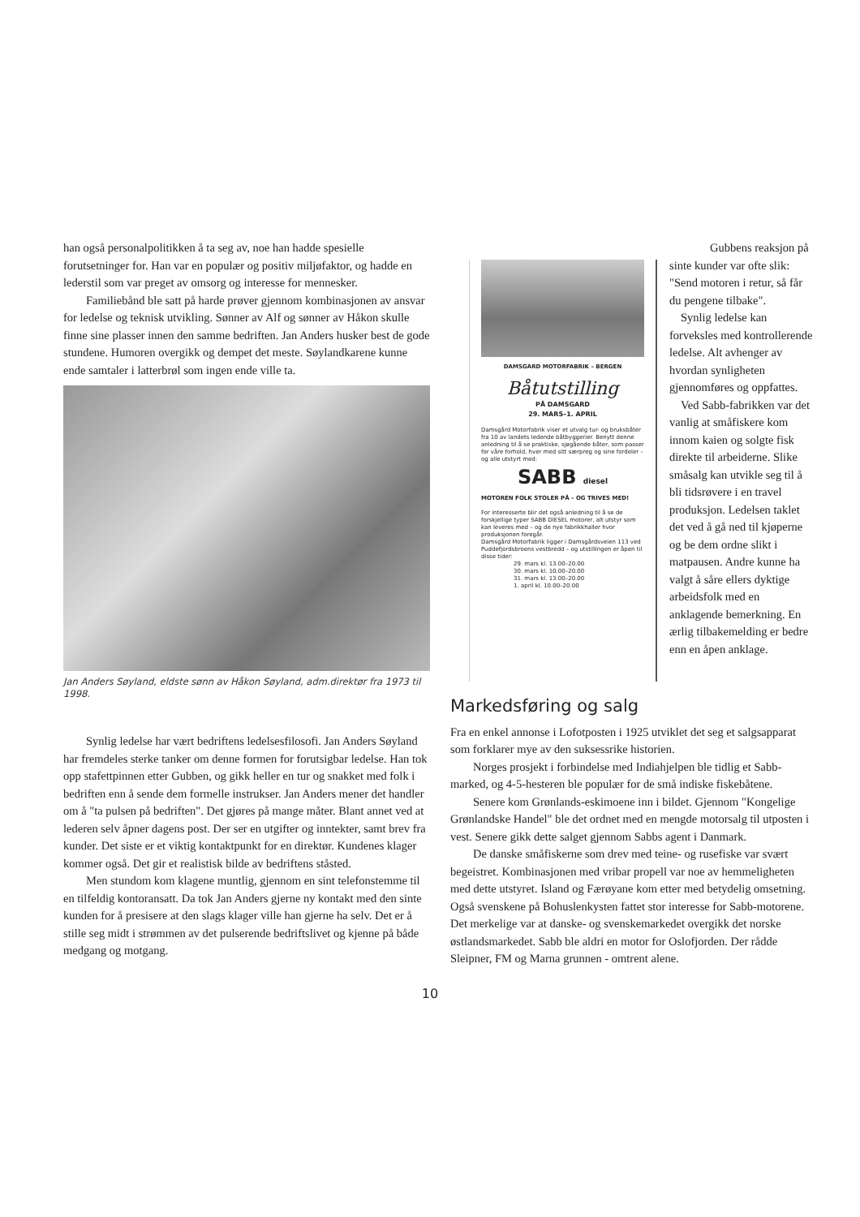han også personalpolitikken å ta seg av, noe han hadde spesielle forutsetninger for. Han var en populær og positiv miljøfaktor, og hadde en lederstil som var preget av omsorg og interesse for mennesker.
Familiebånd ble satt på harde prøver gjennom kombinasjonen av ansvar for ledelse og teknisk utvikling. Sønner av Alf og sønner av Håkon skulle finne sine plasser innen den samme bedriften. Jan Anders husker best de gode stundene. Humoren overgikk og dempet det meste. Søylandkarene kunne ende samtaler i latterbrøl som ingen ende ville ta.
Jan Anders Søyland, eldste sønn av Håkon Søyland, adm.direktør fra 1973 til 1998.
Synlig ledelse har vært bedriftens ledelsesfilosofi. Jan Anders Søyland har fremdeles sterke tanker om denne formen for forutsigbar ledelse. Han tok opp stafettpinnen etter Gubben, og gikk heller en tur og snakket med folk i bedriften enn å sende dem formelle instrukser. Jan Anders mener det handler om å "ta pulsen på bedriften". Det gjøres på mange måter. Blant annet ved at lederen selv åpner dagens post. Der ser en utgifter og inntekter, samt brev fra kunder. Det siste er et viktig kontaktpunkt for en direktør. Kundenes klager kommer også. Det gir et realistisk bilde av bedriftens ståsted.
Men stundom kom klagene muntlig, gjennom en sint telefonstemme til en tilfeldig kontoransatt. Da tok Jan Anders gjerne ny kontakt med den sinte kunden for å presisere at den slags klager ville han gjerne ha selv. Det er å stille seg midt i strømmen av det pulserende bedriftslivet og kjenne på både medgang og motgang.
DAMSGARD MOTORFABRIK – BERGEN
Båtutstilling
PÅ DAMSGARD
29. MARS–1. APRIL
Damsgård Motorfabrik viser et utvalg tur- og bruksbåter fra 10 av landets ledende båtbyggerier. Benytt denne anledning til å se praktiske, sjøgående båter, som passer for våre forhold, hver med sitt særpreg og sine fordeler – og alle utstyrt med:
SABB diesel
MOTOREN FOLK STOLER PÅ – OG TRIVES MED!
For interesserte blir det også anledning til å se de forskjellige typer SABB DIESEL motorer, alt utstyr som kan leveres med – og de nye fabrikkhaller hvor produksjonen foregår.
Damsgård Motorfabrik ligger i Damsgårdsveien 113 ved Puddefjordsbroens vestbredd – og utstillingen er åpen til disse tider:
29. mars kl. 13.00–20.00
30. mars kl. 10.00–20.00
31. mars kl. 13.00–20.00
1. april kl. 10.00–20.00
Gubbens reaksjon på sinte kunder var ofte slik: "Send motoren i retur, så får du pengene tilbake".
Synlig ledelse kan forveksles med kontrollerende ledelse. Alt avhenger av hvordan synligheten gjennomføres og oppfattes.
Ved Sabb-fabrikken var det vanlig at småfiskere kom innom kaien og solgte fisk direkte til arbeiderne. Slike småsalg kan utvikle seg til å bli tidsrøvere i en travel produksjon. Ledelsen taklet det ved å gå ned til kjøperne og be dem ordne slikt i matpausen. Andre kunne ha valgt å såre ellers dyktige arbeidsfolk med en anklagende bemerkning. En ærlig tilbakemelding er bedre enn en åpen anklage.
Markedsføring og salg
Fra en enkel annonse i Lofotposten i 1925 utviklet det seg et salgsapparat som forklarer mye av den suksessrike historien.
Norges prosjekt i forbindelse med Indiahjelpen ble tidlig et Sabb-marked, og 4-5-hesteren ble populær for de små indiske fiskebåtene.
Senere kom Grønlands-eskimoene inn i bildet. Gjennom "Kongelige Grønlandske Handel" ble det ordnet med en mengde motorsalg til utposten i vest. Senere gikk dette salget gjennom Sabbs agent i Danmark.
De danske småfiskerne som drev med teine- og rusefiske var svært begeistret. Kombinasjonen med vribar propell var noe av hemmeligheten med dette utstyret. Island og Færøyane kom etter med betydelig omsetning.
Også svenskene på Bohuslenkysten fattet stor interesse for Sabb-motorene. Det merkelige var at danske- og svenskemarkedet overgikk det norske østlandsmarkedet. Sabb ble aldri en motor for Oslofjorden. Der rådde Sleipner, FM og Marna grunnen - omtrent alene.
10